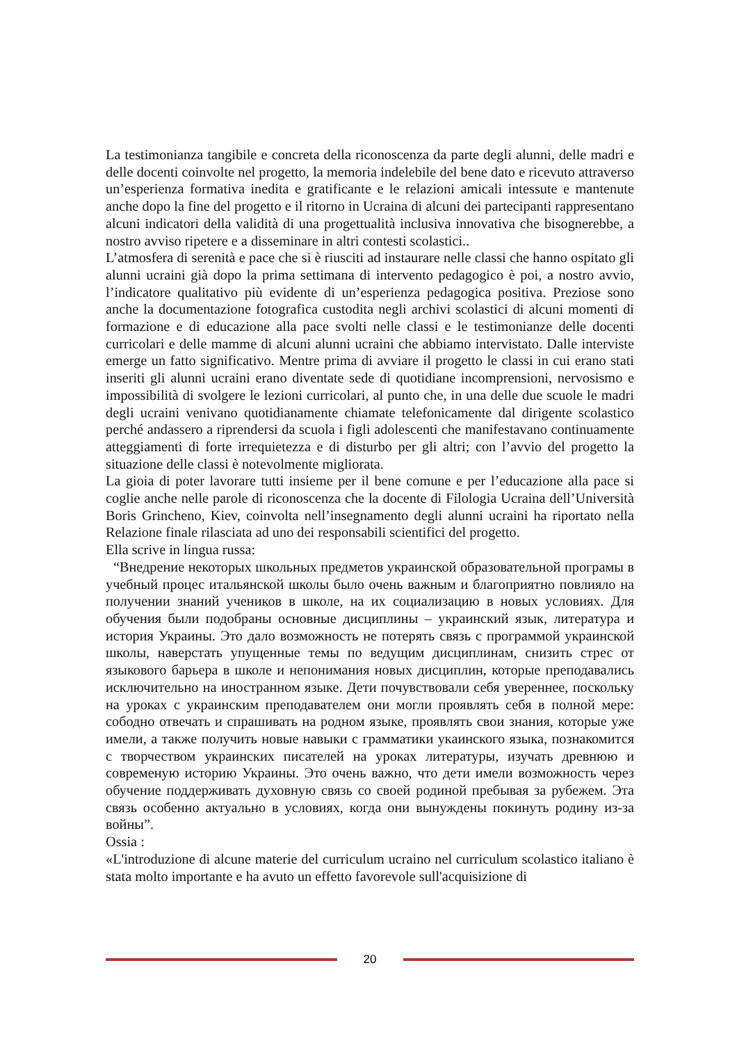La testimonianza tangibile e concreta della riconoscenza da parte degli alunni, delle madri e delle docenti coinvolte nel progetto, la memoria indelebile del bene dato e ricevuto attraverso un’esperienza formativa inedita e gratificante e le relazioni amicali intessute e mantenute anche dopo la fine del progetto e il ritorno in Ucraina di alcuni dei partecipanti rappresentano alcuni indicatori della validità di una progettualità inclusiva innovativa che bisognerebbe, a nostro avviso ripetere e a disseminare in altri contesti scolastici..
L’atmosfera di serenità e pace che si è riusciti ad instaurare nelle classi che hanno ospitato gli alunni ucraini già dopo la prima settimana di intervento pedagogico è poi, a nostro avvio, l’indicatore qualitativo più evidente di un’esperienza pedagogica positiva. Preziose sono anche la documentazione fotografica custodita negli archivi scolastici di alcuni momenti di formazione e di educazione alla pace svolti nelle classi e le testimonianze delle docenti curricolari e delle mamme di alcuni alunni ucraini che abbiamo intervistato. Dalle interviste emerge un fatto significativo. Mentre prima di avviare il progetto le classi in cui erano stati inseriti gli alunni ucraini erano diventate sede di quotidiane incomprensioni, nervosismo e impossibilità di svolgere le lezioni curricolari, al punto che, in una delle due scuole le madri degli ucraini venivano quotidianamente chiamate telefonicamente dal dirigente scolastico perché andassero a riprendersi da scuola i figli adolescenti che manifestavano continuamente atteggiamenti di forte irrequietezza e di disturbo per gli altri; con l’avvio del progetto la situazione delle classi è notevolmente migliorata.
La gioia di poter lavorare tutti insieme per il bene comune e per l’educazione alla pace si coglie anche nelle parole di riconoscenza che la docente di Filologia Ucraina dell’Università Boris Grincheno, Kiev, coinvolta nell’insegnamento degli alunni ucraini ha riportato nella Relazione finale rilasciata ad uno dei responsabili scientifici del progetto.
Ella scrive in lingua russa:
“Внедрение некоторых школьных предметов украинской образовательной програмы в учебный процес итальянской школы было очень важным и благоприятно повлияло на получении знаний учеников в школе, на их социализацию в новых условиях. Для обучения были подобраны основные дисциплины – украинский язык, литература и история Украины. Это дало возможность не потерять связь с программой украинской школы, наверстать упущенные темы по ведущим дисциплинам, снизить стрес от языкового барьера в школе и непонимания новых дисциплин, которые преподавались исключительно на иностранном языке. Дети почувствовали себя увереннее, поскольку на уроках с украинским преподавателем они могли проявлять себя в полной мере: сободно отвечать и спрашивать на родном языке, проявлять свои знания, которые уже имели, а также получить новые навыки с грамматики укаинского языка, познакомится с творчеством украинских писателей на уроках литературы, изучать древнюю и современую историю Украины. Это очень важно, что дети имели возможность через обучение поддерживать духовную связь со своей родиной пребывая за рубежем. Эта связь особенно актуально в условиях, когда они вынуждены покинуть родину из-за войны”.
Ossia :
«L'introduzione di alcune materie del curriculum ucraino nel curriculum scolastico italiano è stata molto importante e ha avuto un effetto favorevole sull'acquisizione di
20